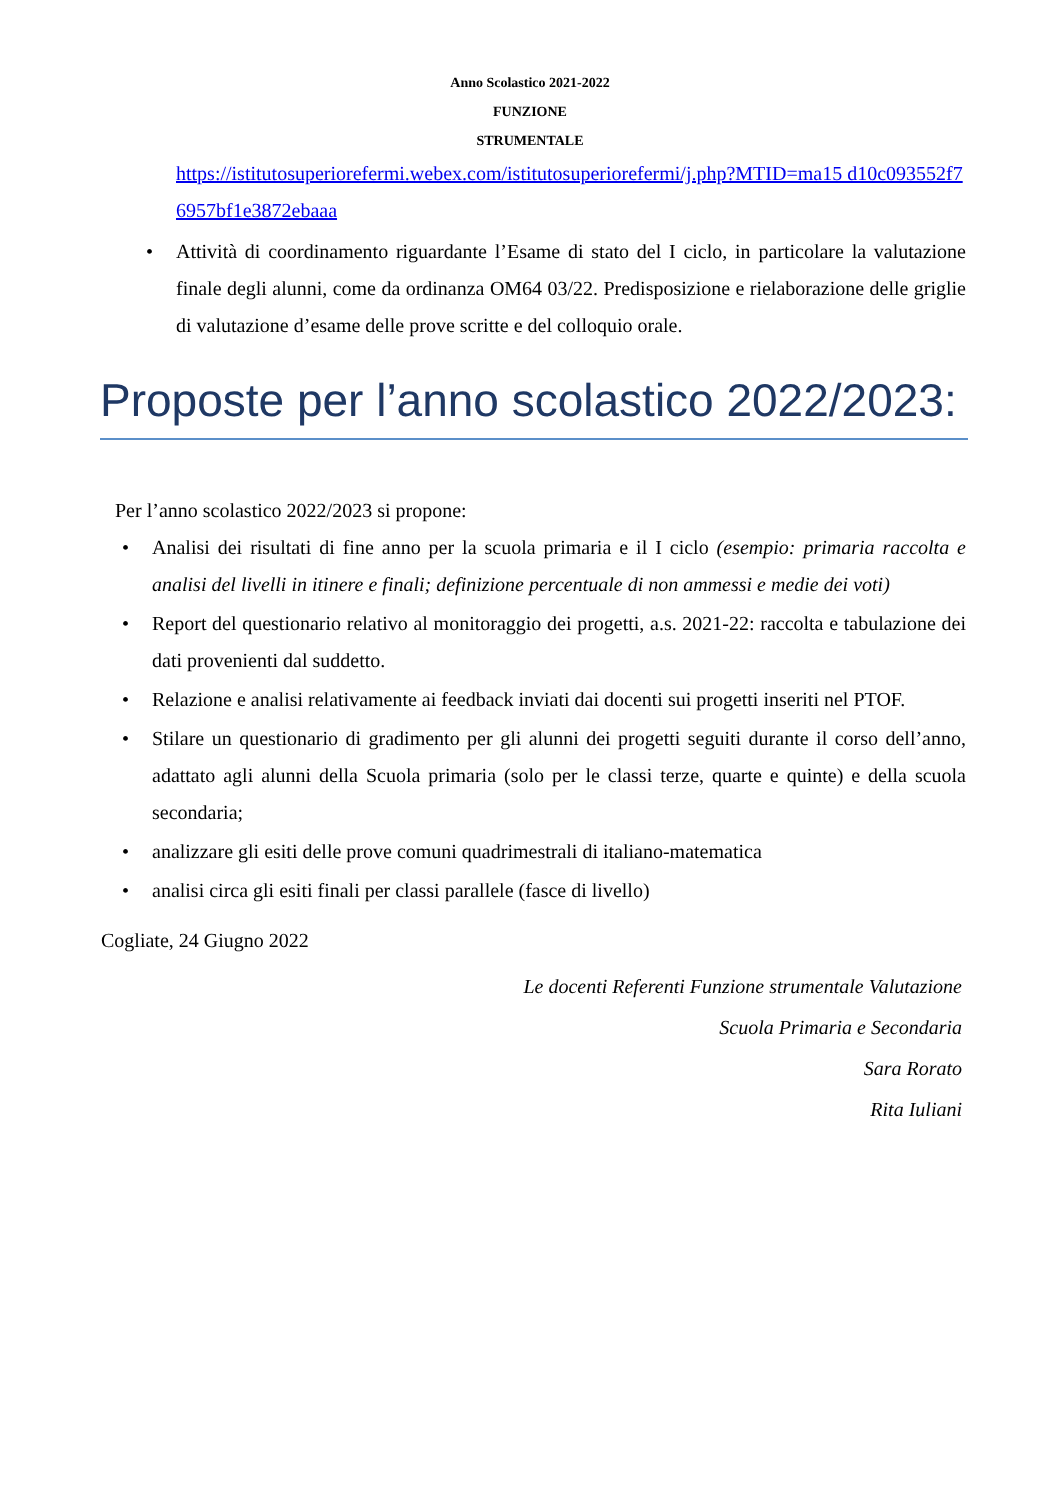Anno Scolastico 2021-2022
FUNZIONE
STRUMENTALE
https://istitutosuperiorefermi.webex.com/istitutosuperiorefermi/j.php?MTID=ma15 d10c093552f76957bf1e3872ebaaa
• Attività di coordinamento riguardante l’Esame di stato del I ciclo, in particolare la valutazione finale degli alunni, come da ordinanza OM64 03/22. Predisposizione e rielaborazione delle griglie di valutazione d’esame delle prove scritte e del colloquio orale.
Proposte per l’anno scolastico 2022/2023:
Per l’anno scolastico 2022/2023 si propone:
• Analisi dei risultati di fine anno per la scuola primaria e il I ciclo (esempio: primaria raccolta e analisi del livelli in itinere e finali; definizione percentuale di non ammessi e medie dei voti)
• Report del questionario relativo al monitoraggio dei progetti, a.s. 2021-22: raccolta e tabulazione dei dati provenienti dal suddetto.
• Relazione e analisi relativamente ai feedback inviati dai docenti sui progetti inseriti nel PTOF.
• Stilare un questionario di gradimento per gli alunni dei progetti seguiti durante il corso dell’anno, adattato agli alunni della Scuola primaria (solo per le classi terze, quarte e quinte) e della scuola secondaria;
• analizzare gli esiti delle prove comuni quadrimestrali di italiano-matematica
• analisi circa gli esiti finali per classi parallele (fasce di livello)
Cogliate, 24 Giugno 2022
Le docenti Referenti Funzione strumentale Valutazione
Scuola Primaria e Secondaria
Sara Rorato
Rita Iuliani